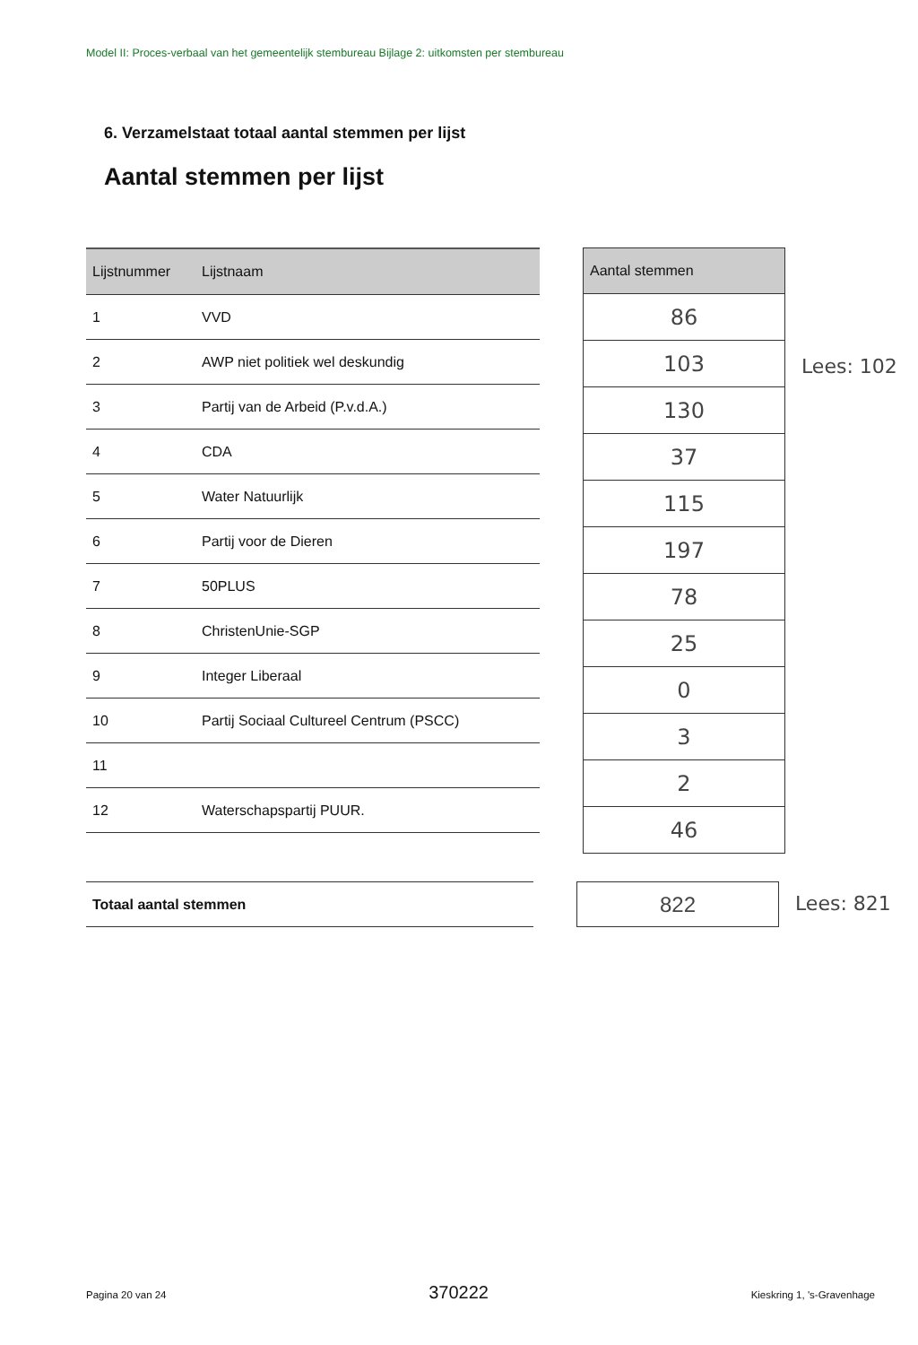Model II: Proces-verbaal van het gemeentelijk stembureau Bijlage 2: uitkomsten per stembureau
6. Verzamelstaat totaal aantal stemmen per lijst
Aantal stemmen per lijst
| Lijstnummer | Lijstnaam |
| --- | --- |
| 1 | VVD |
| 2 | AWP niet politiek wel deskundig |
| 3 | Partij van de Arbeid (P.v.d.A.) |
| 4 | CDA |
| 5 | Water Natuurlijk |
| 6 | Partij voor de Dieren |
| 7 | 50PLUS |
| 8 | ChristenUnie-SGP |
| 9 | Integer Liberaal |
| 10 | Partij Sociaal Cultureel Centrum (PSCC) |
| 11 | |
| 12 | Waterschapspartij PUUR. |
| Aantal stemmen |
| --- |
| 86 |
| 103 |
| 130 |
| 37 |
| 115 |
| 197 |
| 78 |
| 25 |
| 0 |
| 3 |
| 2 |
| 46 |
Lees: 102
Totaal aantal stemmen
822
Lees: 821
Pagina 20 van 24 370222 Kieskring 1, 's-Gravenhage